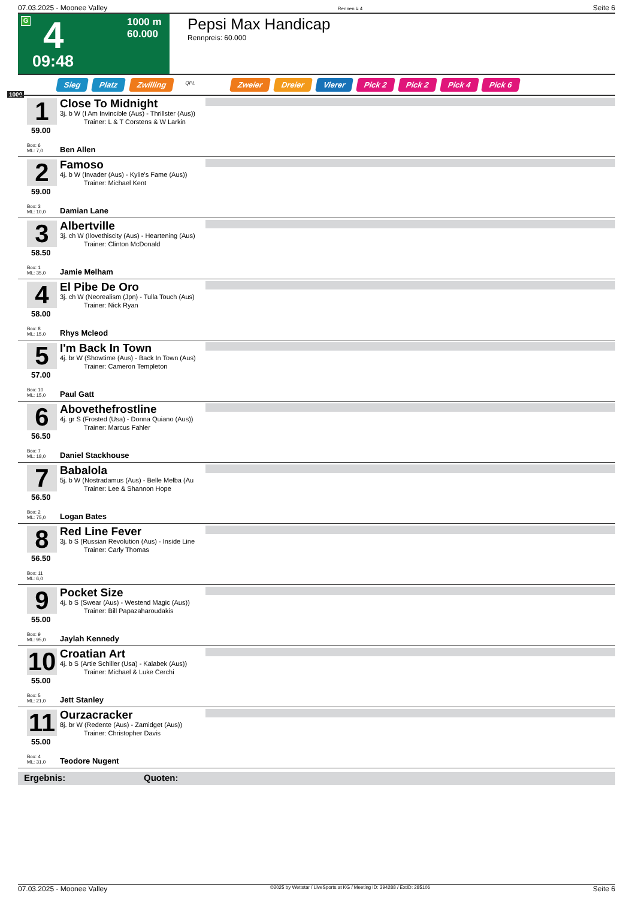07.03.2025 - Moonee Valley Rennen # 4 Seite 6
G 4
1000 m
60.000
09:48
Pepsi Max Handicap
Rennpreis: 60.000
Sieg Platz Zwilling QPL Zweier Dreier Vierer Pick 2 Pick 2 Pick 4 Pick 6
1000
1
59.00
Close To Midnight
3j. b W (I Am Invincible (Aus) - Thrillster (Aus))
Trainer: L & T Corstens & W Larkin
Box: 6
ML: 7,0
Ben Allen
2
59.00
Famoso
4j. b W (Invader (Aus) - Kylie's Fame (Aus))
Trainer: Michael Kent
Box: 3
ML: 10,0
Damian Lane
3
58.50
Albertville
3j. ch W (Ilovethiscity (Aus) - Heartening (Aus)
Trainer: Clinton McDonald
Box: 1
ML: 35,0
Jamie Melham
4
58.00
El Pibe De Oro
3j. ch W (Neorealism (Jpn) - Tulla Touch (Aus)
Trainer: Nick Ryan
Box: 8
ML: 15,0
Rhys Mcleod
5
57.00
I'm Back In Town
4j. br W (Showtime (Aus) - Back In Town (Aus)
Trainer: Cameron Templeton
Box: 10
ML: 15,0
Paul Gatt
6
56.50
Abovethefrostline
4j. gr S (Frosted (Usa) - Donna Quiano (Aus))
Trainer: Marcus Fahler
Box: 7
ML: 18,0
Daniel Stackhouse
7
56.50
Babalola
5j. b W (Nostradamus (Aus) - Belle Melba (Au
Trainer: Lee & Shannon Hope
Box: 2
ML: 75,0
Logan Bates
8
56.50
Red Line Fever
3j. b S (Russian Revolution (Aus) - Inside Line
Trainer: Carly Thomas
Box: 11
ML: 6,0
9
55.00
Pocket Size
4j. b S (Swear (Aus) - Westend Magic (Aus))
Trainer: Bill Papazaharoudakis
Box: 9
ML: 95,0
Jaylah Kennedy
10
55.00
Croatian Art
4j. b S (Artie Schiller (Usa) - Kalabek (Aus))
Trainer: Michael & Luke Cerchi
Box: 5
ML: 21,0
Jett Stanley
11
55.00
Ourzacracker
8j. br W (Redente (Aus) - Zamidget (Aus))
Trainer: Christopher Davis
Box: 4
ML: 31,0
Teodore Nugent
Ergebnis: Quoten:
07.03.2025 - Moonee Valley ©2025 by Wettstar / LiveSports.at KG / Meeting ID: 394288 / ExtID: 285106 Seite 6